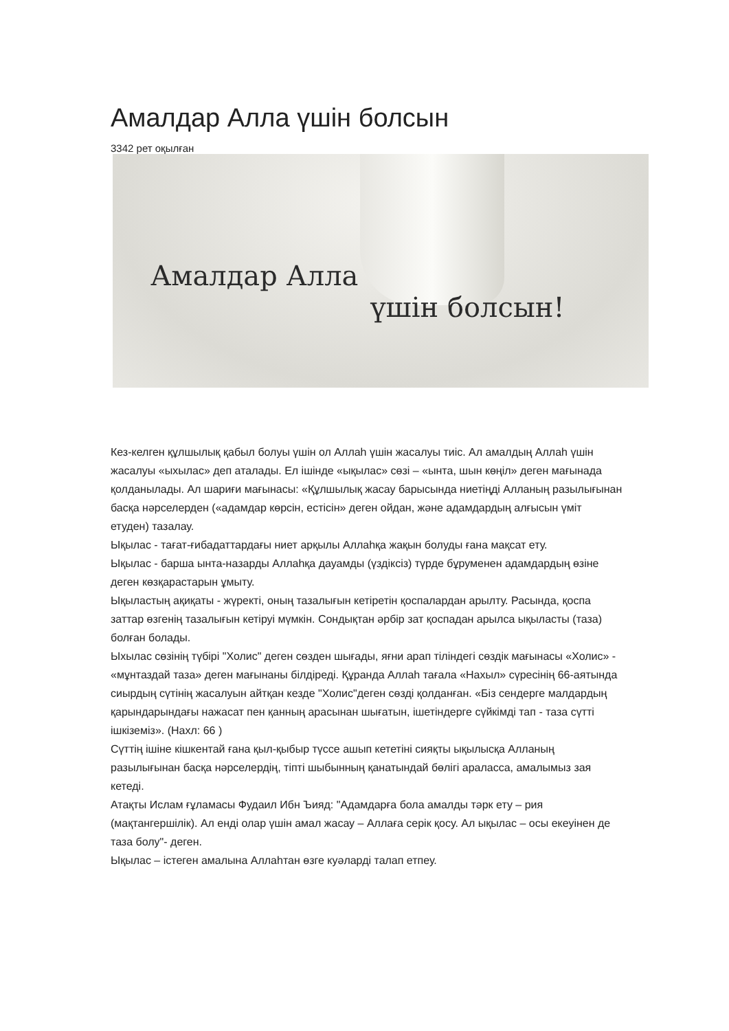Амалдар Алла үшін болсын
3342 рет оқылған
Амалдар Алла
үшін болсын!
Кез-келген құлшылық қабыл болуы үшін ол Аллаһ үшін жасалуы тиіс. Ал амалдың Аллаһ үшін жасалуы «ыхылас» деп аталады. Ел ішінде «ықылас» сөзі – «ынта, шын көңіл» деген мағынада қолданылады. Ал шариғи мағынасы: «Құлшылық жасау барысында ниетіңді Алланың разылығынан басқа нәрселерден («адамдар көрсін, естісін» деген ойдан, және адамдардың алғысын үміт етуден) тазалау.
Ықылас - тағат-ғибадаттардағы ниет арқылы Аллаһқа жақын болуды ғана мақсат ету.
Ықылас - барша ынта-назарды Аллаһқа дауамды (үздіксіз) түрде бұруменен адамдардың өзіне деген көзқарастарын ұмыту.
Ықыластың ақиқаты - жүректі, оның тазалығын кетіретін қоспалардан арылту. Расында, қоспа заттар өзгенің тазалығын кетіруі мүмкін. Сондықтан әрбір зат қоспадан арылса ықыласты (таза) болған болады.
Ыхылас сөзінің түбірі "Холис" деген сөзден шығады, яғни арап тіліндегі сөздік мағынасы «Холис» - «мұнтаздай таза» деген мағынаны білдіреді. Құранда Аллаһ тағала «Нахыл» сүресінің 66-аятында сиырдың сүтінің жасалуын айтқан кезде "Холис"деген сөзді қолданған. «Біз сендерге малдардың қарындарындағы нажасат пен қанның арасынан шығатын, ішетіндерге сүйкімді тап - таза сүтті ішкіземіз». (Нахл: 66 )
Сүттің ішіне кішкентай ғана қыл-қыбыр түссе ашып кететіні сияқты ықылысқа Алланың разылығынан басқа нәрселердің, тіпті шыбынның қанатындай бөлігі араласса, амалымыз зая кетеді.
Атақты Ислам ғұламасы Фудаил Ибн Ъияд: "Адамдарға бола амалды тәрк ету – рия (мақтангершілік). Ал енді олар үшін амал жасау – Аллаға серік қосу. Ал ықылас – осы екеуінен де таза болу"- деген.
Ықылас – істеген амалына Аллаһтан өзге куәларді талап етпеу.